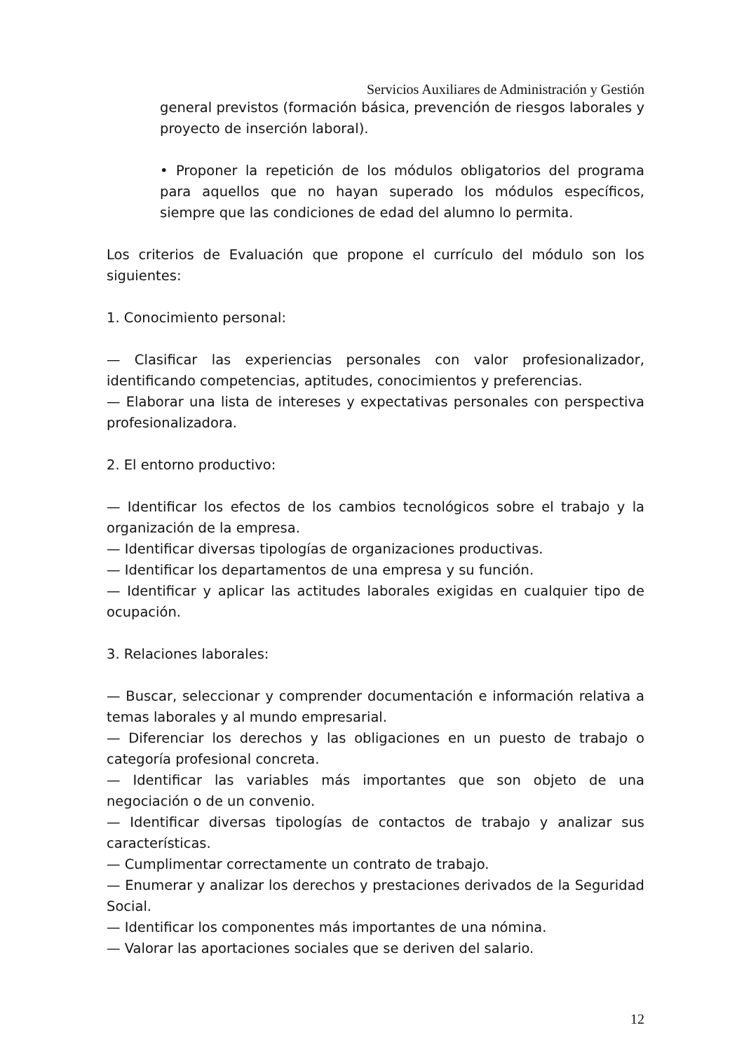Servicios Auxiliares de Administración y Gestión
general previstos (formación básica, prevención de riesgos laborales y proyecto de inserción laboral).
• Proponer la repetición de los módulos obligatorios del programa para aquellos que no hayan superado los módulos específicos, siempre que las condiciones de edad del alumno lo permita.
Los criterios de Evaluación que propone el currículo del módulo son los siguientes:
1. Conocimiento personal:
— Clasificar las experiencias personales con valor profesionalizador, identificando competencias, aptitudes, conocimientos y preferencias.
— Elaborar una lista de intereses y expectativas personales con perspectiva profesionalizadora.
2. El entorno productivo:
— Identificar los efectos de los cambios tecnológicos sobre el trabajo y la organización de la empresa.
— Identificar diversas tipologías de organizaciones productivas.
— Identificar los departamentos de una empresa y su función.
— Identificar y aplicar las actitudes laborales exigidas en cualquier tipo de ocupación.
3. Relaciones laborales:
— Buscar, seleccionar y comprender documentación e información relativa a temas laborales y al mundo empresarial.
— Diferenciar los derechos y las obligaciones en un puesto de trabajo o categoría profesional concreta.
— Identificar las variables más importantes que son objeto de una negociación o de un convenio.
— Identificar diversas tipologías de contactos de trabajo y analizar sus características.
— Cumplimentar correctamente un contrato de trabajo.
— Enumerar y analizar los derechos y prestaciones derivados de la Seguridad Social.
— Identificar los componentes más importantes de una nómina.
— Valorar las aportaciones sociales que se deriven del salario.
12